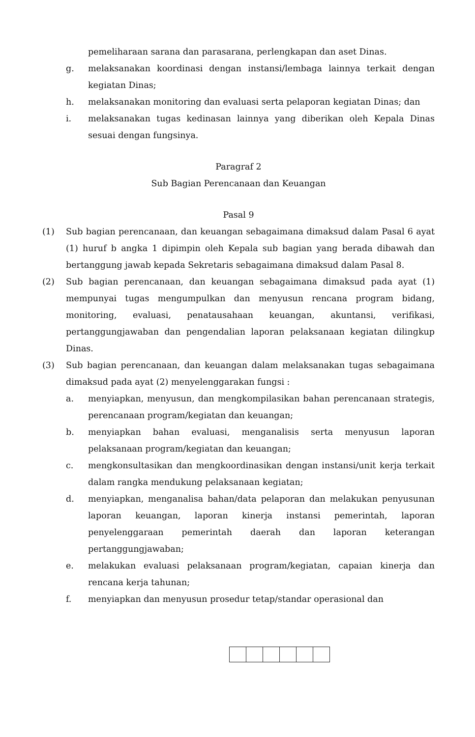pemeliharaan sarana dan parasarana, perlengkapan dan aset Dinas.
g. melaksanakan koordinasi dengan instansi/lembaga lainnya terkait dengan kegiatan Dinas;
h. melaksanakan monitoring dan evaluasi serta pelaporan kegiatan Dinas; dan
i. melaksanakan tugas kedinasan lainnya yang diberikan oleh Kepala Dinas sesuai dengan fungsinya.
Paragraf 2
Sub Bagian Perencanaan dan Keuangan
Pasal 9
(1) Sub bagian perencanaan, dan keuangan sebagaimana dimaksud dalam Pasal 6 ayat (1) huruf b angka 1 dipimpin oleh Kepala sub bagian yang berada dibawah dan bertanggung jawab kepada Sekretaris sebagaimana dimaksud dalam Pasal 8.
(2) Sub bagian perencanaan, dan keuangan sebagaimana dimaksud pada ayat (1) mempunyai tugas mengumpulkan dan menyusun rencana program bidang, monitoring, evaluasi, penatausahaan keuangan, akuntansi, verifikasi, pertanggungjawaban dan pengendalian laporan pelaksanaan kegiatan dilingkup Dinas.
(3) Sub bagian perencanaan, dan keuangan dalam melaksanakan tugas sebagaimana dimaksud pada ayat (2) menyelenggarakan fungsi :
a. menyiapkan, menyusun, dan mengkompilasikan bahan perencanaan strategis, perencanaan program/kegiatan dan keuangan;
b. menyiapkan bahan evaluasi, menganalisis serta menyusun laporan pelaksanaan program/kegiatan dan keuangan;
c. mengkonsultasikan dan mengkoordinasikan dengan instansi/unit kerja terkait dalam rangka mendukung pelaksanaan kegiatan;
d. menyiapkan, menganalisa bahan/data pelaporan dan melakukan penyusunan laporan keuangan, laporan kinerja instansi pemerintah, laporan penyelenggaraan pemerintah daerah dan laporan keterangan pertanggungjawaban;
e. melakukan evaluasi pelaksanaan program/kegiatan, capaian kinerja dan rencana kerja tahunan;
f. menyiapkan dan menyusun prosedur tetap/standar operasional dan